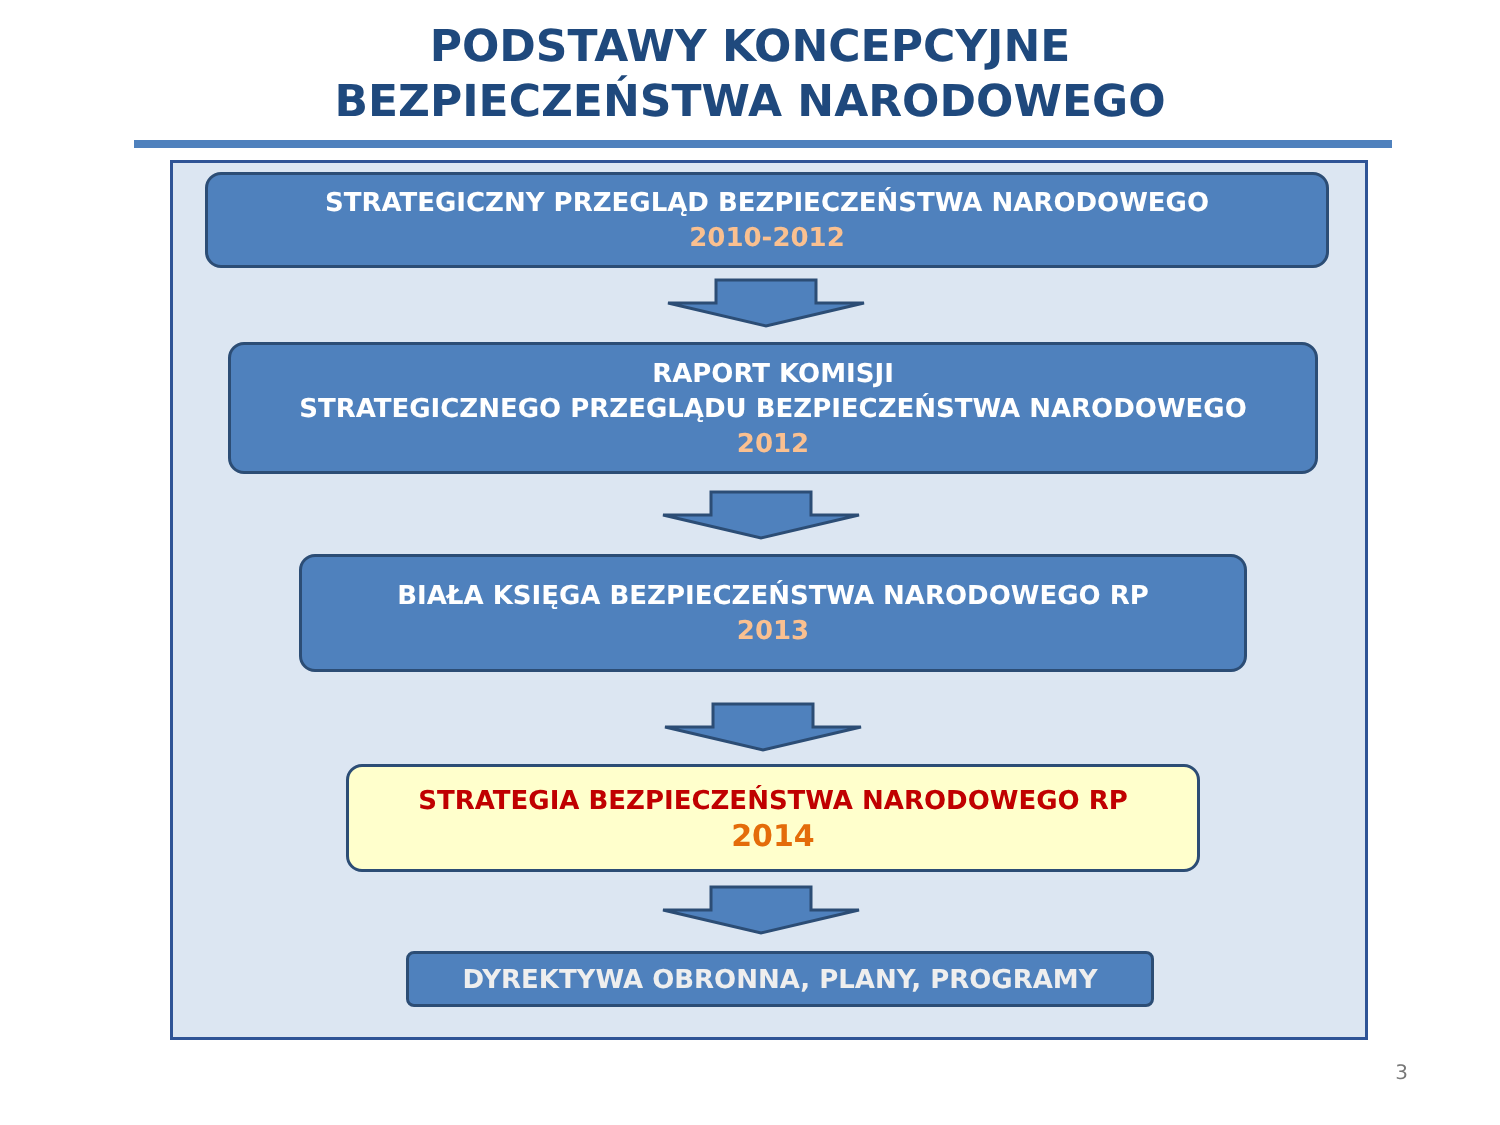PODSTAWY KONCEPCYJNE
BEZPIECZEŃSTWA NARODOWEGO
STRATEGICZNY PRZEGLĄD BEZPIECZEŃSTWA NARODOWEGO
2010-2012
RAPORT KOMISJI
STRATEGICZNEGO PRZEGLĄDU BEZPIECZEŃSTWA NARODOWEGO
2012
BIAŁA KSIĘGA BEZPIECZEŃSTWA NARODOWEGO RP
2013
STRATEGIA BEZPIECZEŃSTWA NARODOWEGO RP
2014
DYREKTYWA OBRONNA, PLANY, PROGRAMY
3